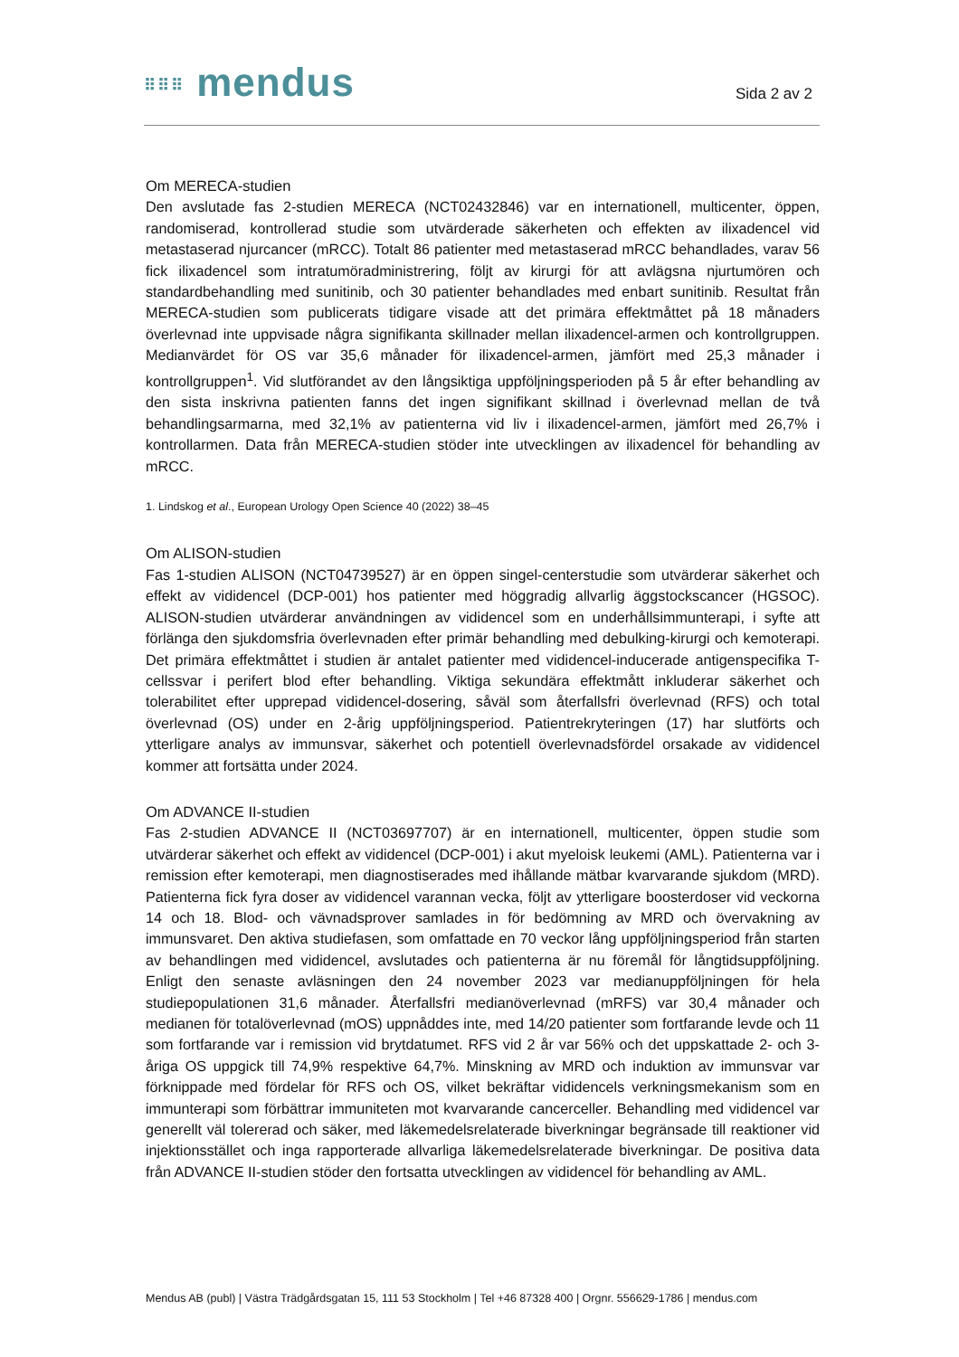⠿⠿⠿ mendus
Sida 2 av 2
Om MERECA-studien
Den avslutade fas 2-studien MERECA (NCT02432846) var en internationell, multicenter, öppen, randomiserad, kontrollerad studie som utvärderade säkerheten och effekten av ilixadencel vid metastaserad njurcancer (mRCC). Totalt 86 patienter med metastaserad mRCC behandlades, varav 56 fick ilixadencel som intratumöradministrering, följt av kirurgi för att avlägsna njurtumören och standardbehandling med sunitinib, och 30 patienter behandlades med enbart sunitinib. Resultat från MERECA-studien som publicerats tidigare visade att det primära effektmåttet på 18 månaders överlevnad inte uppvisade några signifikanta skillnader mellan ilixadencel-armen och kontrollgruppen. Medianvärdet för OS var 35,6 månader för ilixadencel-armen, jämfört med 25,3 månader i kontrollgruppen<sup>1</sup>. Vid slutförandet av den långsiktiga uppföljningsperioden på 5 år efter behandling av den sista inskrivna patienten fanns det ingen signifikant skillnad i överlevnad mellan de två behandlingsarmarna, med 32,1% av patienterna vid liv i ilixadencel-armen, jämfört med 26,7% i kontrollarmen. Data från MERECA-studien stöder inte utvecklingen av ilixadencel för behandling av mRCC.
1. Lindskog et al., European Urology Open Science 40 (2022) 38–45
Om ALISON-studien
Fas 1-studien ALISON (NCT04739527) är en öppen singel-centerstudie som utvärderar säkerhet och effekt av vididencel (DCP-001) hos patienter med höggradig allvarlig äggstockscancer (HGSOC). ALISON-studien utvärderar användningen av vididencel som en underhållsimmunterapi, i syfte att förlänga den sjukdomsfria överlevnaden efter primär behandling med debulking-kirurgi och kemoterapi. Det primära effektmåttet i studien är antalet patienter med vididencel-inducerade antigenspecifika T-cellssvar i perifert blod efter behandling. Viktiga sekundära effektmått inkluderar säkerhet och tolerabilitet efter upprepad vididencel-dosering, såväl som återfallsfri överlevnad (RFS) och total överlevnad (OS) under en 2-årig uppföljningsperiod. Patientrekryteringen (17) har slutförts och ytterligare analys av immunsvar, säkerhet och potentiell överlevnadsfördel orsakade av vididencel kommer att fortsätta under 2024.
Om ADVANCE II-studien
Fas 2-studien ADVANCE II (NCT03697707) är en internationell, multicenter, öppen studie som utvärderar säkerhet och effekt av vididencel (DCP-001) i akut myeloisk leukemi (AML). Patienterna var i remission efter kemoterapi, men diagnostiserades med ihållande mätbar kvarvarande sjukdom (MRD). Patienterna fick fyra doser av vididencel varannan vecka, följt av ytterligare boosterdoser vid veckorna 14 och 18. Blod- och vävnadsprover samlades in för bedömning av MRD och övervakning av immunsvaret. Den aktiva studiefasen, som omfattade en 70 veckor lång uppföljningsperiod från starten av behandlingen med vididencel, avslutades och patienterna är nu föremål för långtidsuppföljning. Enligt den senaste avläsningen den 24 november 2023 var medianuppföljningen för hela studiepopulationen 31,6 månader. Återfallsfri medianöverlevnad (mRFS) var 30,4 månader och medianen för totalöverlevnad (mOS) uppnåddes inte, med 14/20 patienter som fortfarande levde och 11 som fortfarande var i remission vid brytdatumet. RFS vid 2 år var 56% och det uppskattade 2- och 3-åriga OS uppgick till 74,9% respektive 64,7%. Minskning av MRD och induktion av immunsvar var förknippade med fördelar för RFS och OS, vilket bekräftar vididencels verkningsmekanism som en immunterapi som förbättrar immuniteten mot kvarvarande cancerceller. Behandling med vididencel var generellt väl tolererad och säker, med läkemedelsrelaterade biverkningar begränsade till reaktioner vid injektionsstället och inga rapporterade allvarliga läkemedelsrelaterade biverkningar. De positiva data från ADVANCE II-studien stöder den fortsatta utvecklingen av vididencel för behandling av AML.
Mendus AB (publ) | Västra Trädgårdsgatan 15, 111 53 Stockholm | Tel +46 87328 400 | Orgnr. 556629-1786 | mendus.com